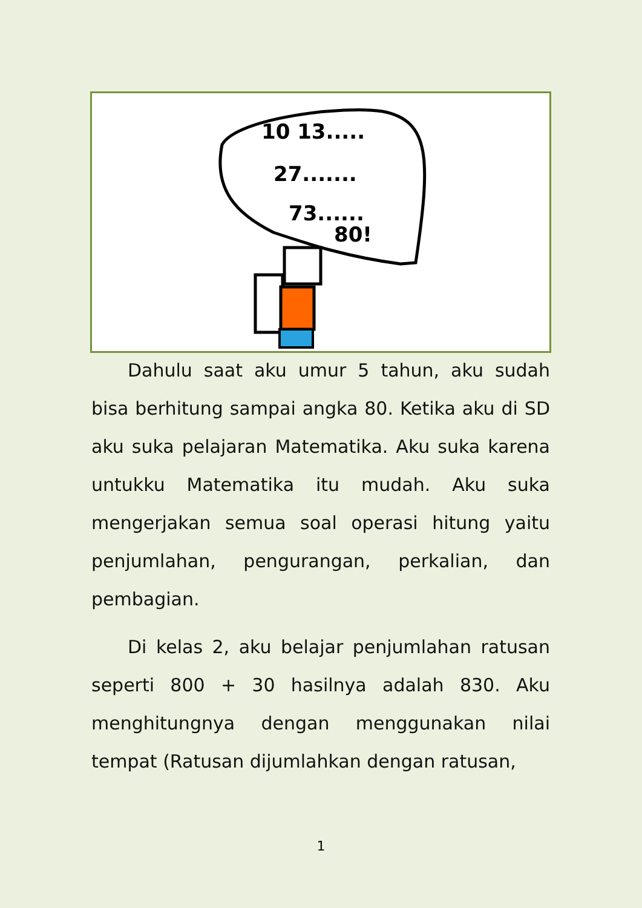10 13.....
27.......
73......
80!
Dahulu saat aku umur 5 tahun, aku sudah bisa berhitung sampai angka 80. Ketika aku di SD aku suka pelajaran Matematika. Aku suka karena untukku Matematika itu mudah. Aku suka mengerjakan semua soal operasi hitung yaitu penjumlahan, pengurangan, perkalian, dan pembagian.
Di kelas 2, aku belajar penjumlahan ratusan seperti 800 + 30 hasilnya adalah 830. Aku menghitungnya dengan menggunakan nilai tempat (Ratusan dijumlahkan dengan ratusan,
1